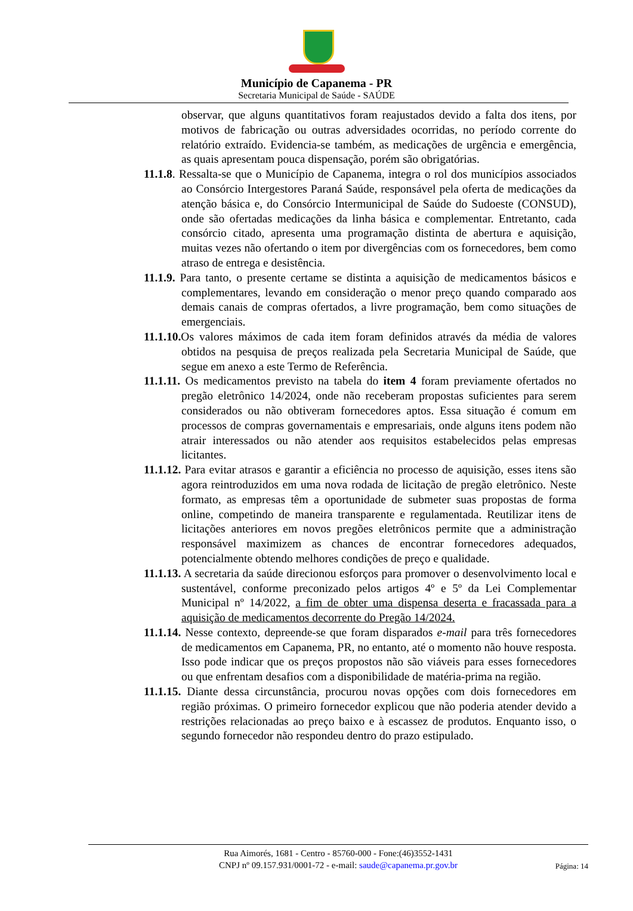Município de Capanema - PR
Secretaria Municipal de Saúde - SAÚDE
observar, que alguns quantitativos foram reajustados devido a falta dos itens, por motivos de fabricação ou outras adversidades ocorridas, no período corrente do relatório extraído. Evidencia-se também, as medicações de urgência e emergência, as quais apresentam pouca dispensação, porém são obrigatórias.
11.1.8. Ressalta-se que o Município de Capanema, integra o rol dos municípios associados ao Consórcio Intergestores Paraná Saúde, responsável pela oferta de medicações da atenção básica e, do Consórcio Intermunicipal de Saúde do Sudoeste (CONSUD), onde são ofertadas medicações da linha básica e complementar. Entretanto, cada consórcio citado, apresenta uma programação distinta de abertura e aquisição, muitas vezes não ofertando o item por divergências com os fornecedores, bem como atraso de entrega e desistência.
11.1.9. Para tanto, o presente certame se distinta a aquisição de medicamentos básicos e complementares, levando em consideração o menor preço quando comparado aos demais canais de compras ofertados, a livre programação, bem como situações de emergenciais.
11.1.10. Os valores máximos de cada item foram definidos através da média de valores obtidos na pesquisa de preços realizada pela Secretaria Municipal de Saúde, que segue em anexo a este Termo de Referência.
11.1.11. Os medicamentos previsto na tabela do item 4 foram previamente ofertados no pregão eletrônico 14/2024, onde não receberam propostas suficientes para serem considerados ou não obtiveram fornecedores aptos. Essa situação é comum em processos de compras governamentais e empresariais, onde alguns itens podem não atrair interessados ou não atender aos requisitos estabelecidos pelas empresas licitantes.
11.1.12. Para evitar atrasos e garantir a eficiência no processo de aquisição, esses itens são agora reintroduzidos em uma nova rodada de licitação de pregão eletrônico. Neste formato, as empresas têm a oportunidade de submeter suas propostas de forma online, competindo de maneira transparente e regulamentada. Reutilizar itens de licitações anteriores em novos pregões eletrônicos permite que a administração responsável maximizem as chances de encontrar fornecedores adequados, potencialmente obtendo melhores condições de preço e qualidade.
11.1.13. A secretaria da saúde direcionou esforços para promover o desenvolvimento local e sustentável, conforme preconizado pelos artigos 4º e 5º da Lei Complementar Municipal nº 14/2022, a fim de obter uma dispensa deserta e fracassada para a aquisição de medicamentos decorrente do Pregão 14/2024.
11.1.14. Nesse contexto, depreende-se que foram disparados e-mail para três fornecedores de medicamentos em Capanema, PR, no entanto, até o momento não houve resposta. Isso pode indicar que os preços propostos não são viáveis para esses fornecedores ou que enfrentam desafios com a disponibilidade de matéria-prima na região.
11.1.15. Diante dessa circunstância, procurou novas opções com dois fornecedores em região próximas. O primeiro fornecedor explicou que não poderia atender devido a restrições relacionadas ao preço baixo e à escassez de produtos. Enquanto isso, o segundo fornecedor não respondeu dentro do prazo estipulado.
Rua Aimorés, 1681 - Centro - 85760-000 - Fone:(46)3552-1431
CNPJ nº 09.157.931/0001-72 - e-mail: saude@capanema.pr.gov.br
Página: 14